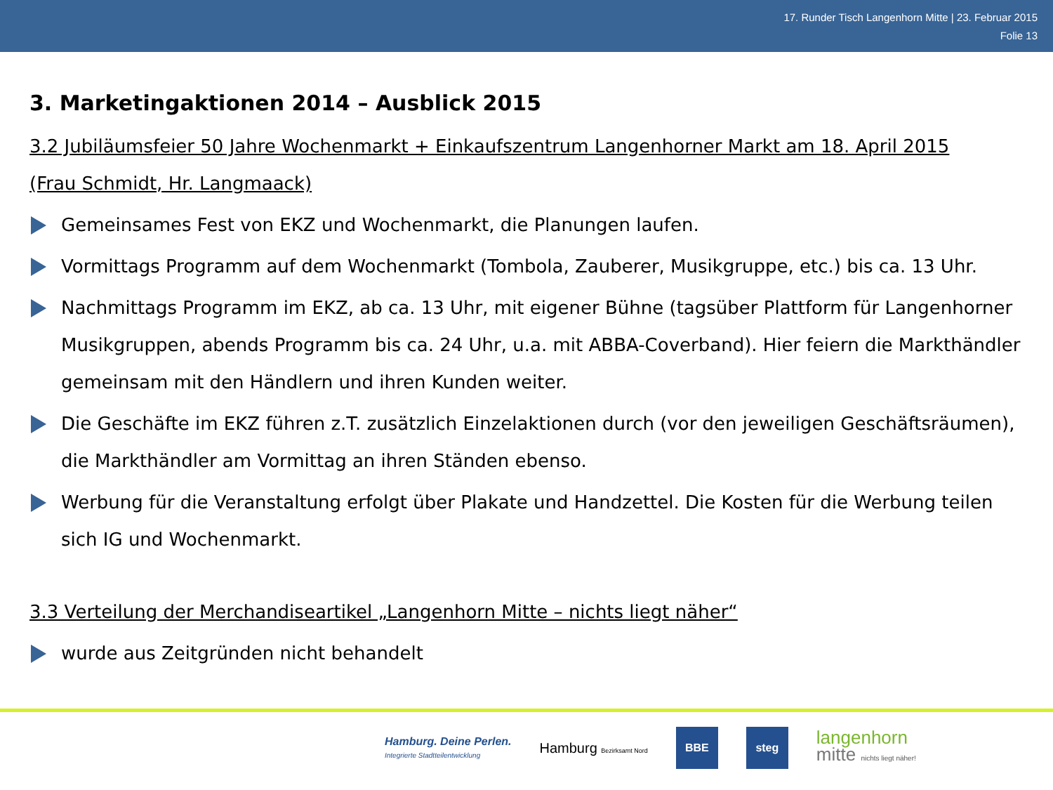17. Runder Tisch Langenhorn Mitte | 23. Februar 2015
Folie 13
3. Marketingaktionen 2014 – Ausblick 2015
3.2 Jubiläumsfeier 50 Jahre Wochenmarkt + Einkaufszentrum Langenhorner Markt am 18. April 2015
(Frau Schmidt, Hr. Langmaack)
Gemeinsames Fest von EKZ und Wochenmarkt, die Planungen laufen.
Vormittags Programm auf dem Wochenmarkt (Tombola, Zauberer, Musikgruppe, etc.) bis ca. 13 Uhr.
Nachmittags Programm im EKZ, ab ca. 13 Uhr, mit eigener Bühne (tagsüber Plattform für Langenhorner Musikgruppen, abends Programm bis ca. 24 Uhr, u.a. mit ABBA-Coverband). Hier feiern die Markthändler gemeinsam mit den Händlern und ihren Kunden weiter.
Die Geschäfte im EKZ führen z.T. zusätzlich Einzelaktionen durch (vor den jeweiligen Geschäftsräumen), die Markthändler am Vormittag an ihren Ständen ebenso.
Werbung für die Veranstaltung erfolgt über Plakate und Handzettel. Die Kosten für die Werbung teilen sich IG und Wochenmarkt.
3.3 Verteilung der Merchandiseartikel „Langenhorn Mitte – nichts liegt näher“
wurde aus Zeitgründen nicht behandelt
Hamburg. Deine Perlen.
Integrierte Stadtteilentwicklung
Hamburg Bezirksamt Nord
BBE steg
langenhorn
mitte nichts liegt näher!